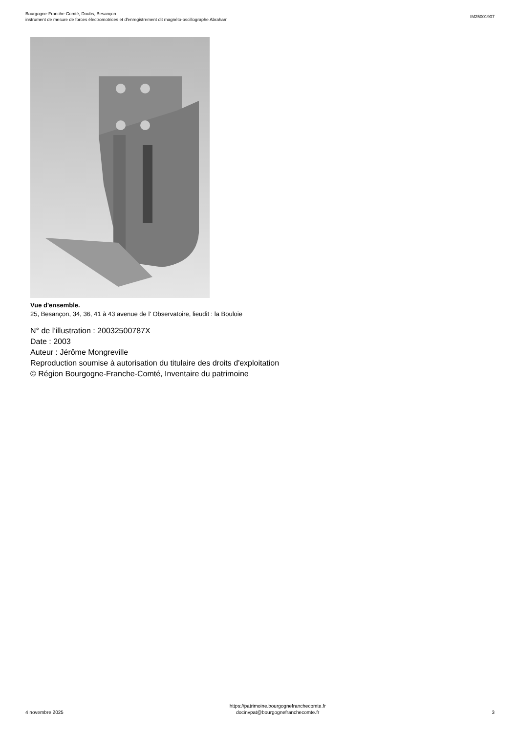Bourgogne-Franche-Comté, Doubs, Besançon
instrument de mesure de forces électromotrices et d'enregistrement dit magnéto-oscillographe Abraham
IM25001907
Vue d'ensemble.
25, Besançon, 34, 36, 41 à 43 avenue de l' Observatoire, lieudit : la Bouloie
N° de l’illustration : 20032500787X
Date : 2003
Auteur : Jérôme Mongreville
Reproduction soumise à autorisation du titulaire des droits d'exploitation
© Région Bourgogne-Franche-Comté, Inventaire du patrimoine
4 novembre 2025
https://patrimoine.bourgognefranchecomte.fr
docinvpat@bourgognefranchecomte.fr
3